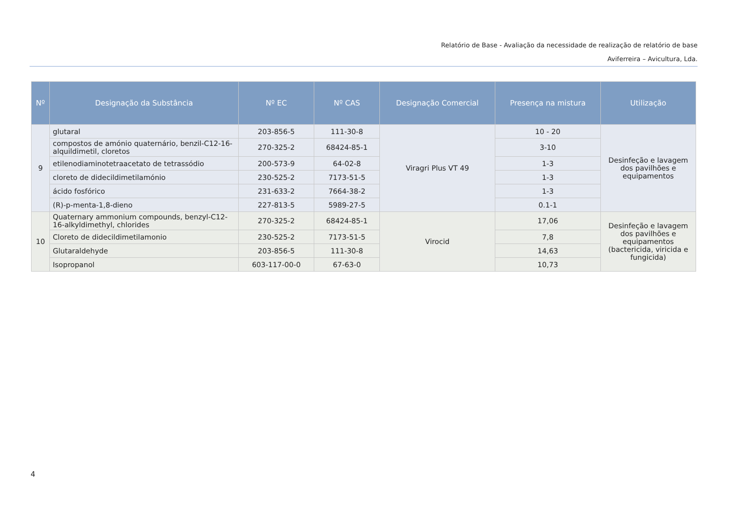Relatório de Base - Avaliação da necessidade de realização de relatório de base
Aviferreira – Avicultura, Lda.
| Nº | Designação da Substância | Nº EC | Nº CAS | Designação Comercial | Presença na mistura | Utilização |
| --- | --- | --- | --- | --- | --- | --- |
| 9 | glutaral | 203-856-5 | 111-30-8 | Viragri Plus VT 49 | 10 - 20 | Desinfeção e lavagem dos pavilhões e equipamentos |
| | compostos de amónio quaternário, benzil-C12-16-alquildimetil, cloretos | 270-325-2 | 68424-85-1 | | 3-10 | |
| | etilenodiaminotetraacetato de tetrassódio | 200-573-9 | 64-02-8 | | 1-3 | |
| | cloreto de didecildimetilamónio | 230-525-2 | 7173-51-5 | | 1-3 | |
| | ácido fosfórico | 231-633-2 | 7664-38-2 | | 1-3 | |
| | (R)-p-menta-1,8-dieno | 227-813-5 | 5989-27-5 | | 0.1-1 | |
| 10 | Quaternary ammonium compounds, benzyl-C12-16-alkyldimethyl, chlorides | 270-325-2 | 68424-85-1 | Virocid | 17,06 | Desinfeção e lavagem dos pavilhões e equipamentos (bactericida, viricida e fungicida) |
| | Cloreto de didecildimetilamonio | 230-525-2 | 7173-51-5 | | 7,8 | |
| | Glutaraldehyde | 203-856-5 | 111-30-8 | | 14,63 | |
| | Isopropanol | 603-117-00-0 | 67-63-0 | | 10,73 | |
4